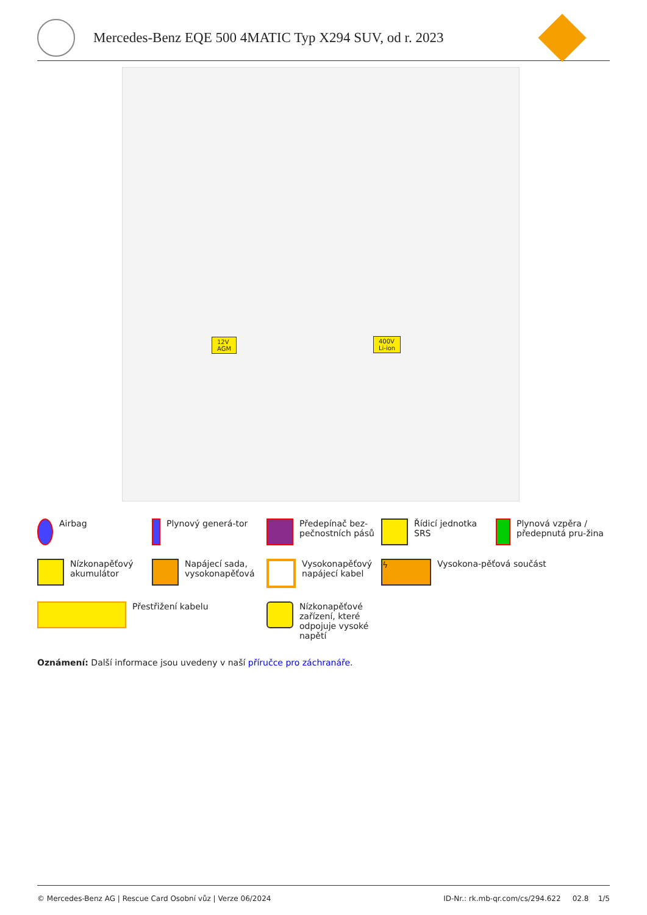Mercedes-Benz EQE 500 4MATIC Typ X294 SUV, od r. 2023
12V
AGM
400V
Li-ion
Airbag
Plynový generá-tor
Předepínač bez-pečnostních pásů
Řídicí jednotka SRS
Plynová vzpěra / předepnutá pru-žina
Nízkonapěťový akumulátor
Napájecí sada, vysokonapěťová
Vysokonapěťový napájecí kabel
ϟ
Vysokona-pěťová součást
Přestřižení kabelu
Nízkonapěťové zařízení, které odpojuje vysoké napětí
Oznámení: Další informace jsou uvedeny v naší příručce pro záchranáře.
© Mercedes-Benz AG | Rescue Card Osobní vůz | Verze 06/2024 ID-Nr.: rk.mb-qr.com/cs/294.622 02.8 1/5